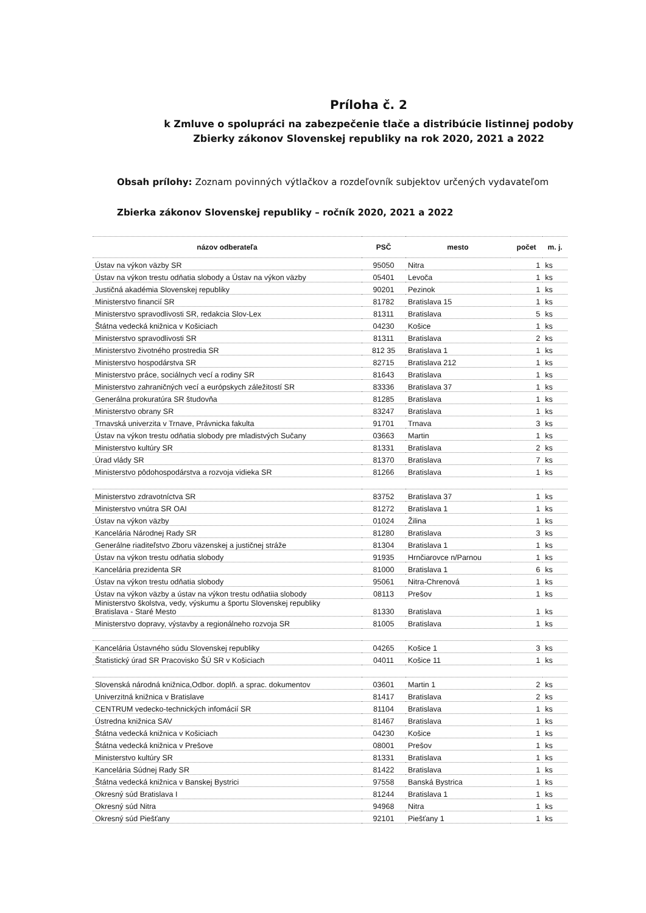Príloha č. 2
k Zmluve o spolupráci na zabezpečenie tlače a distribúcie listinnej podoby Zbierky zákonov Slovenskej republiky na rok 2020, 2021 a 2022
Obsah prílohy: Zoznam povinných výtlačkov a rozdeľovník subjektov určených vydavateľom
Zbierka zákonov Slovenskej republiky – ročník 2020, 2021 a 2022
| názov odberateľa | PSČ | mesto | počet | m. j. |
| --- | --- | --- | --- | --- |
| Ústav na výkon väzby SR | 95050 | Nitra | 1 | ks |
| Ústav na výkon trestu odňatia slobody a Ústav na výkon väzby | 05401 | Levoča | 1 | ks |
| Justičná akadémia Slovenskej republiky | 90201 | Pezinok | 1 | ks |
| Ministerstvo financií SR | 81782 | Bratislava 15 | 1 | ks |
| Ministerstvo spravodlivosti SR, redakcia Slov-Lex | 81311 | Bratislava | 5 | ks |
| Štátna vedecká knižnica v Košiciach | 04230 | Košice | 1 | ks |
| Ministerstvo spravodlivosti SR | 81311 | Bratislava | 2 | ks |
| Ministerstvo životného prostredia SR | 812 35 | Bratislava 1 | 1 | ks |
| Ministerstvo hospodárstva SR | 82715 | Bratislava 212 | 1 | ks |
| Ministerstvo práce, sociálnych vecí a rodiny SR | 81643 | Bratislava | 1 | ks |
| Ministerstvo zahraničných vecí a európskych záležitostí SR | 83336 | Bratislava 37 | 1 | ks |
| Generálna prokuratúra SR študovňa | 81285 | Bratislava | 1 | ks |
| Ministerstvo obrany SR | 83247 | Bratislava | 1 | ks |
| Trnavská univerzita v Trnave, Právnicka fakulta | 91701 | Trnava | 3 | ks |
| Ústav na výkon trestu odňatia slobody pre mladistvých Sučany | 03663 | Martin | 1 | ks |
| Ministerstvo kultúry SR | 81331 | Bratislava | 2 | ks |
| Úrad vlády SR | 81370 | Bratislava | 7 | ks |
| Ministerstvo pôdohospodárstva a rozvoja vidieka SR | 81266 | Bratislava | 1 | ks |
| Ministerstvo zdravotníctva SR | 83752 | Bratislava 37 | 1 | ks |
| Ministerstvo vnútra SR OAI | 81272 | Bratislava 1 | 1 | ks |
| Ústav na výkon väzby | 01024 | Žilina | 1 | ks |
| Kancelária Národnej Rady SR | 81280 | Bratislava | 3 | ks |
| Generálne riaditeľstvo Zboru väzenskej a justičnej stráže | 81304 | Bratislava 1 | 1 | ks |
| Ústav na výkon trestu odňatia slobody | 91935 | Hrnčiarovce n/Parnou | 1 | ks |
| Kancelária prezidenta SR | 81000 | Bratislava 1 | 6 | ks |
| Ústav na výkon trestu odňatia slobody | 95061 | Nitra-Chrenová | 1 | ks |
| Ústav na výkon väzby a ústav na výkon trestu odňatiia slobody | 08113 | Prešov | 1 | ks |
| Ministerstvo školstva, vedy, výskumu a športu Slovenskej republiky Bratislava - Staré Mesto | 81330 | Bratislava | 1 | ks |
| Ministerstvo dopravy, výstavby a regionálneho rozvoja SR | 81005 | Bratislava | 1 | ks |
| Kancelária Ústavného súdu Slovenskej republiky | 04265 | Košice 1 | 3 | ks |
| Štatistický úrad SR Pracovisko ŠÚ SR v Košiciach | 04011 | Košice 11 | 1 | ks |
| Slovenská národná knižnica,Odbor. doplň. a sprac. dokumentov | 03601 | Martin 1 | 2 | ks |
| Univerzitná knižnica v Bratislave | 81417 | Bratislava | 2 | ks |
| CENTRUM vedecko-technických infomácií SR | 81104 | Bratislava | 1 | ks |
| Ústredna knižnica SAV | 81467 | Bratislava | 1 | ks |
| Štátna vedecká knižnica v Košiciach | 04230 | Košice | 1 | ks |
| Štátna vedecká knižnica v Prešove | 08001 | Prešov | 1 | ks |
| Ministerstvo kultúry SR | 81331 | Bratislava | 1 | ks |
| Kancelária Súdnej Rady SR | 81422 | Bratislava | 1 | ks |
| Štátna vedecká knižnica v Banskej Bystrici | 97558 | Banská Bystrica | 1 | ks |
| Okresný súd Bratislava I | 81244 | Bratislava 1 | 1 | ks |
| Okresný súd Nitra | 94968 | Nitra | 1 | ks |
| Okresný súd Piešťany | 92101 | Piešťany 1 | 1 | ks |